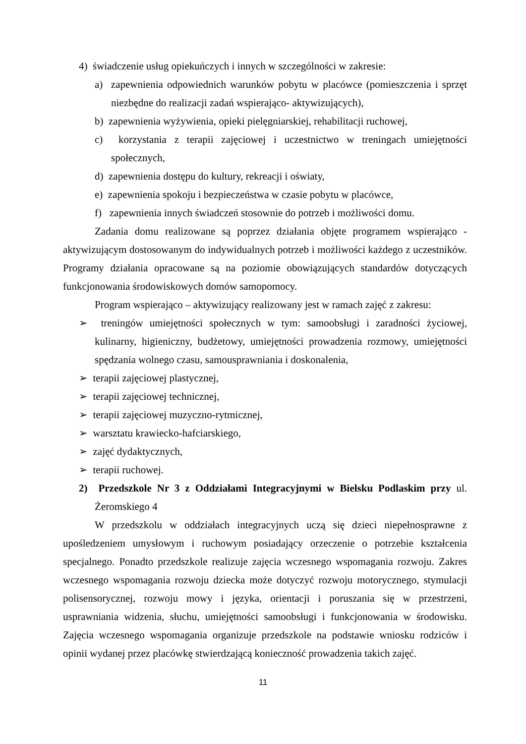4) świadczenie usług opiekuńczych i innych w szczególności w zakresie:
a) zapewnienia odpowiednich warunków pobytu w placówce (pomieszczenia i sprzęt niezbędne do realizacji zadań wspierająco- aktywizujących),
b) zapewnienia wyżywienia, opieki pielęgniarskiej, rehabilitacji ruchowej,
c) korzystania z terapii zajęciowej i uczestnictwo w treningach umiejętności społecznych,
d) zapewnienia dostępu do kultury, rekreacji i oświaty,
e) zapewnienia spokoju i bezpieczeństwa w czasie pobytu w placówce,
f) zapewnienia innych świadczeń stosownie do potrzeb i możliwości domu.
Zadania domu realizowane są poprzez działania objęte programem wspierająco - aktywizującym dostosowanym do indywidualnych potrzeb i możliwości każdego z uczestników. Programy działania opracowane są na poziomie obowiązujących standardów dotyczących funkcjonowania środowiskowych domów samopomocy.
Program wspierająco – aktywizujący realizowany jest w ramach zajęć z zakresu:
➢ treningów umiejętności społecznych w tym: samoobsługi i zaradności życiowej, kulinarny, higieniczny, budżetowy, umiejętności prowadzenia rozmowy, umiejętności spędzania wolnego czasu, samousprawniania i doskonalenia,
➢ terapii zajęciowej plastycznej,
➢ terapii zajęciowej technicznej,
➢ terapii zajęciowej muzyczno-rytmicznej,
➢ warsztatu krawiecko-hafciarskiego,
➢ zajęć dydaktycznych,
➢ terapii ruchowej.
2) Przedszkole Nr 3 z Oddziałami Integracyjnymi w Bielsku Podlaskim przy ul. Żeromskiego 4
W przedszkolu w oddziałach integracyjnych uczą się dzieci niepełnosprawne z upośledzeniem umysłowym i ruchowym posiadający orzeczenie o potrzebie kształcenia specjalnego. Ponadto przedszkole realizuje zajęcia wczesnego wspomagania rozwoju. Zakres wczesnego wspomagania rozwoju dziecka może dotyczyć rozwoju motorycznego, stymulacji polisensorycznej, rozwoju mowy i języka, orientacji i poruszania się w przestrzeni, usprawniania widzenia, słuchu, umiejętności samoobsługi i funkcjonowania w środowisku. Zajęcia wczesnego wspomagania organizuje przedszkole na podstawie wniosku rodziców i opinii wydanej przez placówkę stwierdzającą konieczność prowadzenia takich zajęć.
11